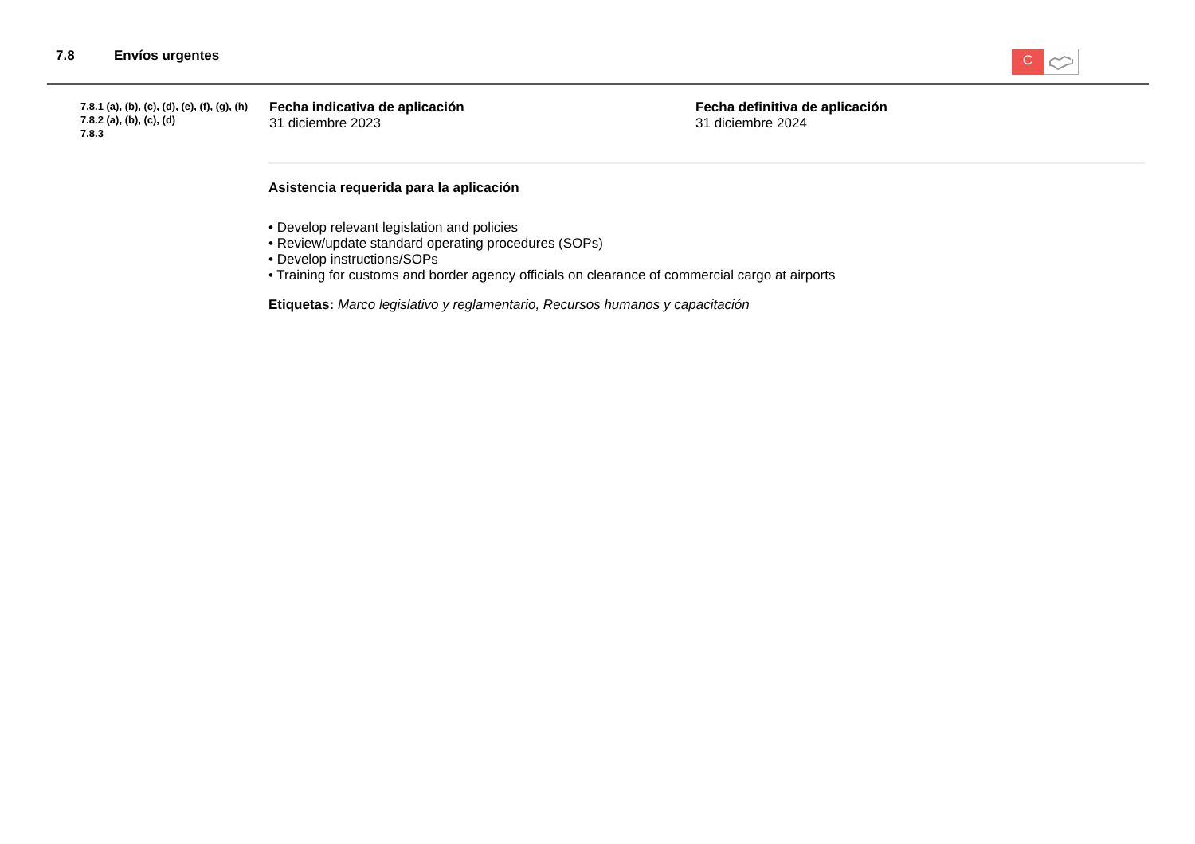7.8 Envíos urgentes
C
7.8.1 (a), (b), (c), (d), (e), (f), (g), (h)
7.8.2 (a), (b), (c), (d)
7.8.3
Fecha indicativa de aplicación
31 diciembre 2023
Fecha definitiva de aplicación
31 diciembre 2024
Asistencia requerida para la aplicación
• Develop relevant legislation and policies
• Review/update standard operating procedures (SOPs)
• Develop instructions/SOPs
• Training for customs and border agency officials on clearance of commercial cargo at airports
Etiquetas: Marco legislativo y reglamentario, Recursos humanos y capacitación